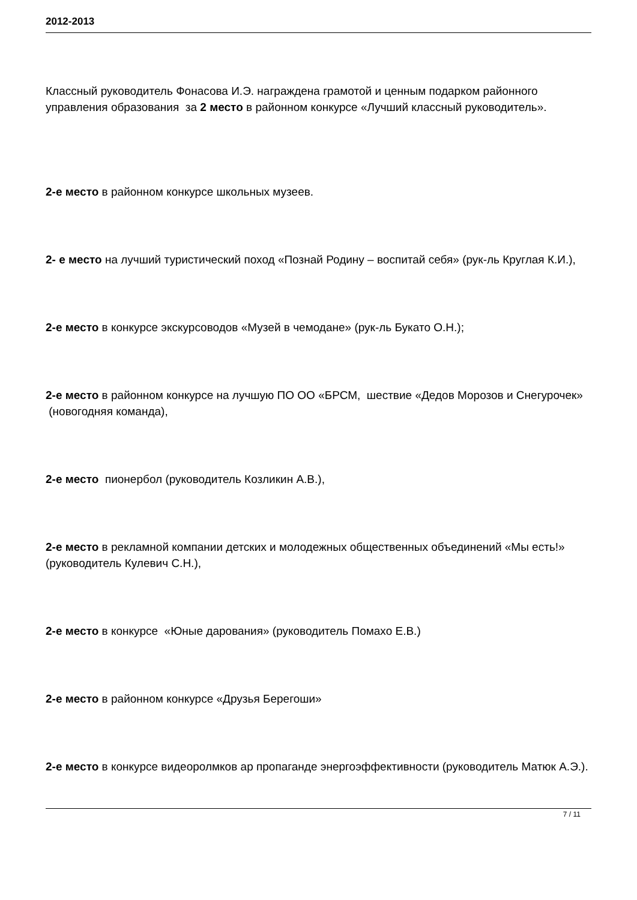2012-2013
Классный руководитель Фонасова И.Э. награждена грамотой и ценным подарком районного управления образования за 2 место в районном конкурсе «Лучший классный руководитель».
2-е место в районном конкурсе школьных музеев.
2- е место на лучший туристический поход «Познай Родину – воспитай себя» (рук-ль Круглая К.И.),
2-е место в конкурсе экскурсоводов «Музей в чемодане» (рук-ль Букато О.Н.);
2-е место в районном конкурсе на лучшую ПО ОО «БРСМ, шествие «Дедов Морозов и Снегурочек» (новогодняя команда),
2-е место пионербол (руководитель Козликин А.В.),
2-е место в рекламной компании детских и молодежных общественных объединений «Мы есть!» (руководитель Кулевич С.Н.),
2-е место в конкурсе «Юные дарования» (руководитель Помахо Е.В.)
2-е место в районном конкурсе «Друзья Берегоши»
2-е место в конкурсе видеоролмков ар пропаганде энергоэффективности (руководитель Матюк А.Э.).
7 / 11